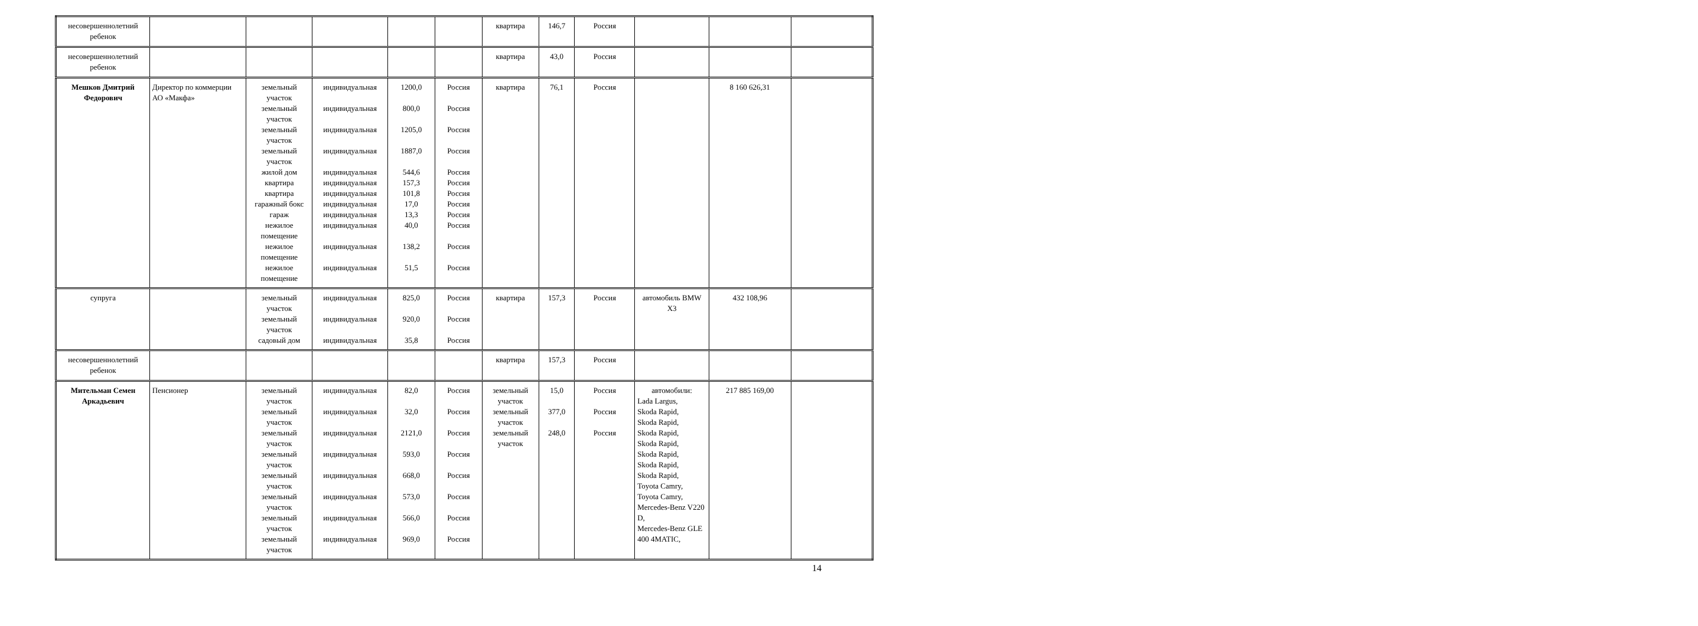| несовершеннолетний ребенок | | | | | | квартира | 146,7 | Россия | | | |
| несовершеннолетний ребенок | | | | | | квартира | 43,0 | Россия | | | |
| Мешков Дмитрий Федорович | Директор по коммерции АО «Макфа» | земельный участок земельный участок земельный участок земельный участок жилой дом квартира квартира гаражный бокс гараж нежилое помещение нежилое помещение нежилое помещение | индивидуальная индивидуальная индивидуальная индивидуальная индивидуальная индивидуальная индивидуальная индивидуальная индивидуальная индивидуальная индивидуальная индивидуальная | 1200,0 800,0 1205,0 1887,0 544,6 157,3 101,8 17,0 13,3 40,0 138,2 51,5 | Россия Россия Россия Россия Россия Россия Россия Россия Россия Россия Россия Россия | квартира | 76,1 | Россия | | 8 160 626,31 | |
| супруга | | земельный участок земельный участок садовый дом | индивидуальная индивидуальная индивидуальная | 825,0 920,0 35,8 | Россия Россия Россия | квартира | 157,3 | Россия | автомобиль BMW X3 | 432 108,96 | |
| несовершеннолетний ребенок | | | | | | квартира | 157,3 | Россия | | | |
| Мительман Семен Аркадьевич | Пенсионер | земельный участок земельный участок земельный участок земельный участок земельный участок земельный участок земельный участок земельный участок | индивидуальная индивидуальная индивидуальная индивидуальная индивидуальная индивидуальная индивидуальная индивидуальная | 82,0 32,0 2121,0 593,0 668,0 573,0 566,0 969,0 | Россия Россия Россия Россия Россия Россия Россия Россия | земельный участок земельный участок земельный участок | 15,0 377,0 248,0 | Россия Россия Россия | автомобили: Lada Largus, Skoda Rapid, Skoda Rapid, Skoda Rapid, Skoda Rapid, Skoda Rapid, Skoda Rapid, Skoda Rapid, Toyota Camry, Toyota Camry, Mercedes-Benz V220 D, Mercedes-Benz GLE 400 4MATIC, | 217 885 169,00 | |
14